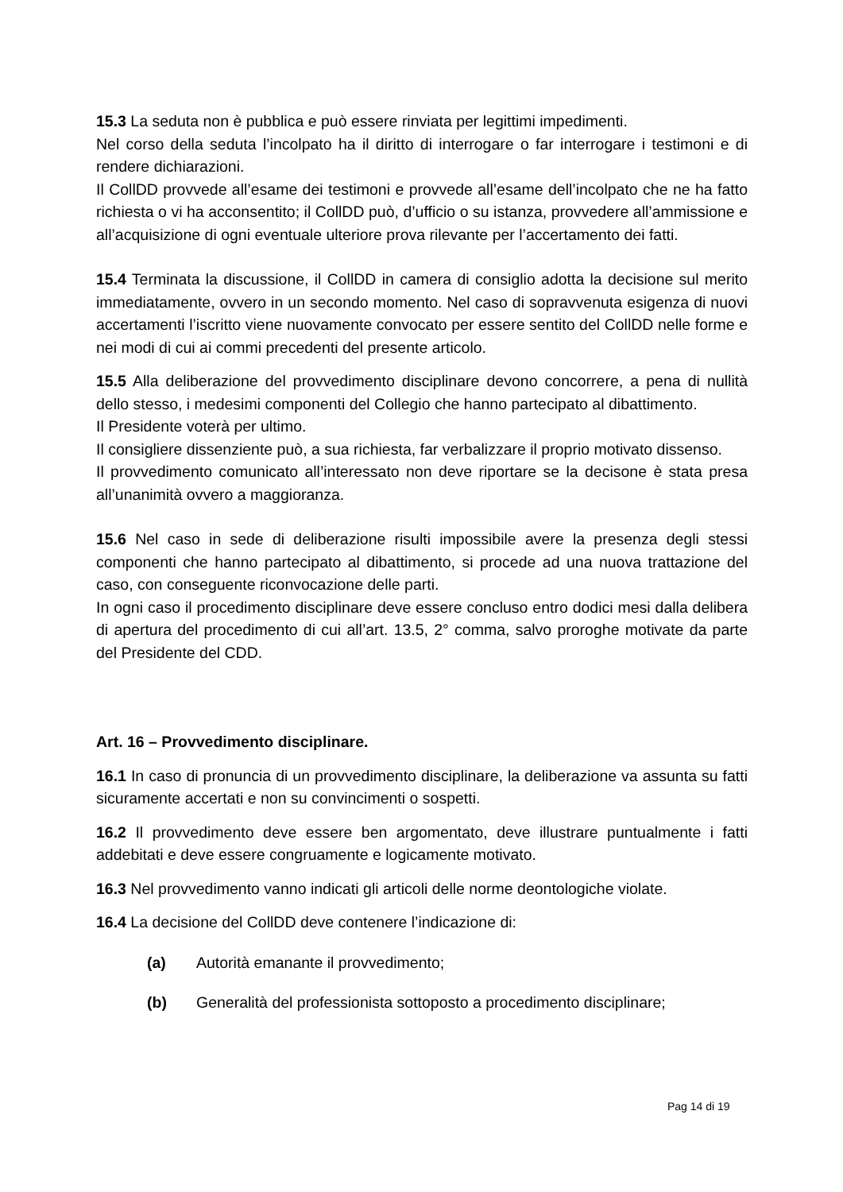15.3 La seduta non è pubblica e può essere rinviata per legittimi impedimenti.
Nel corso della seduta l’incolpato ha il diritto di interrogare o far interrogare i testimoni e di rendere dichiarazioni.
Il CollDD provvede all’esame dei testimoni e provvede all’esame dell’incolpato che ne ha fatto richiesta o vi ha acconsentito; il CollDD può, d’ufficio o su istanza, provvedere all’ammissione e all’acquisizione di ogni eventuale ulteriore prova rilevante per l’accertamento dei fatti.
15.4 Terminata la discussione, il CollDD in camera di consiglio adotta la decisione sul merito immediatamente, ovvero in un secondo momento. Nel caso di sopravvenuta esigenza di nuovi accertamenti l’iscritto viene nuovamente convocato per essere sentito del CollDD nelle forme e nei modi di cui ai commi precedenti del presente articolo.
15.5 Alla deliberazione del provvedimento disciplinare devono concorrere, a pena di nullità dello stesso, i medesimi componenti del Collegio che hanno partecipato al dibattimento.
Il Presidente voterà per ultimo.
Il consigliere dissenziente può, a sua richiesta, far verbalizzare il proprio motivato dissenso.
Il provvedimento comunicato all’interessato non deve riportare se la decisone è stata presa all’unanimità ovvero a maggioranza.
15.6 Nel caso in sede di deliberazione risulti impossibile avere la presenza degli stessi componenti che hanno partecipato al dibattimento, si procede ad una nuova trattazione del caso, con conseguente riconvocazione delle parti.
In ogni caso il procedimento disciplinare deve essere concluso entro dodici mesi dalla delibera di apertura del procedimento di cui all’art. 13.5, 2° comma, salvo proroghe motivate da parte del Presidente del CDD.
Art. 16 – Provvedimento disciplinare.
16.1 In caso di pronuncia di un provvedimento disciplinare, la deliberazione va assunta su fatti sicuramente accertati e non su convincimenti o sospetti.
16.2 Il provvedimento deve essere ben argomentato, deve illustrare puntualmente i fatti addebitati e deve essere congruamente e logicamente motivato.
16.3 Nel provvedimento vanno indicati gli articoli delle norme deontologiche violate.
16.4 La decisione del CollDD deve contenere l’indicazione di:
(a) Autorità emanante il provvedimento;
(b) Generalità del professionista sottoposto a procedimento disciplinare;
Pag 14 di 19